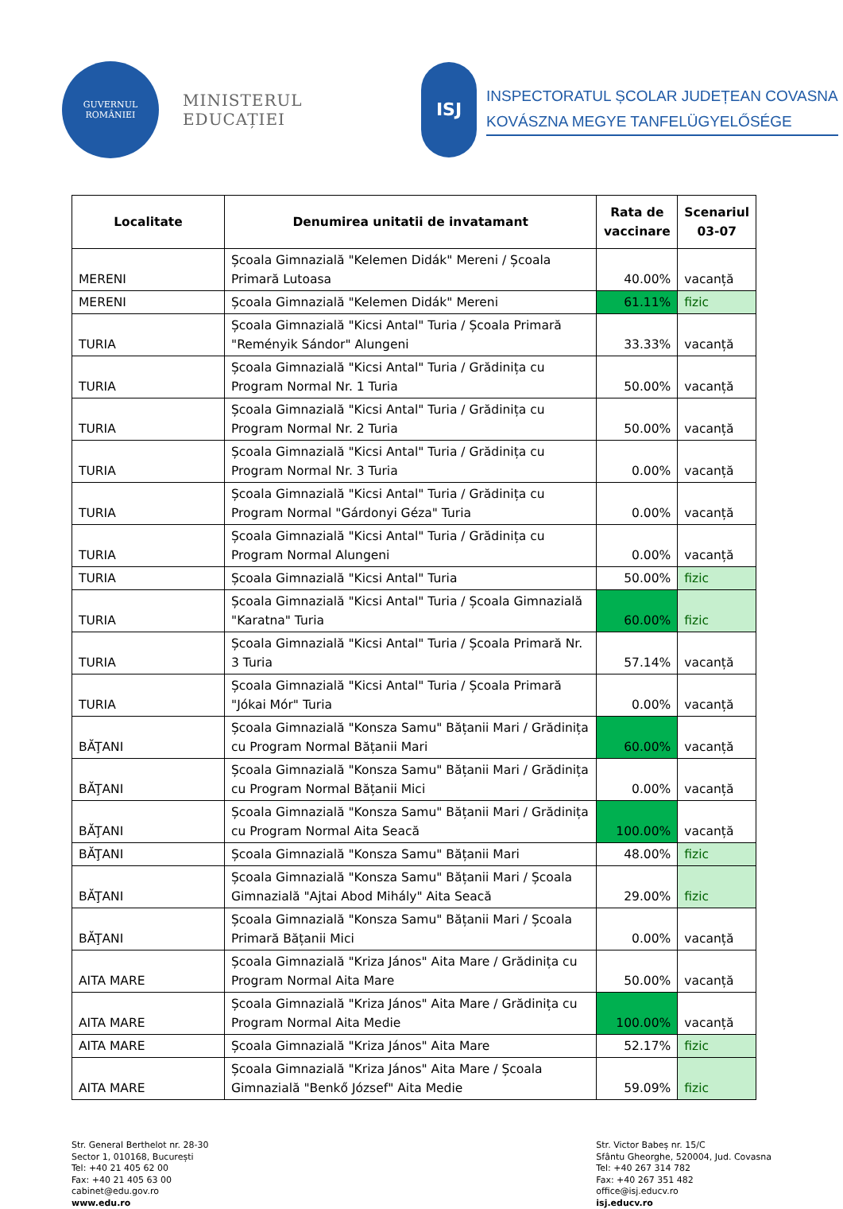GUVERNUL
ROMÂNIEI
MINISTERUL EDUCAȚIEI
ISJ
INSPECTORATUL ȘCOLAR JUDEȚEAN COVASNA
KOVÁSZNA MEGYE TANFELÜGYELŐSÉGE
| Localitate | Denumirea unitatii de invatamant | Rata de vaccinare | Scenariul 03-07 |
| --- | --- | --- | --- |
| MERENI | Școala Gimnazială "Kelemen Didák" Mereni / Școala Primară Lutoasa | 40.00% | vacanță |
| MERENI | Școala Gimnazială "Kelemen Didák" Mereni | 61.11% | fizic |
| TURIA | Școala Gimnazială "Kicsi Antal" Turia / Școala Primară "Reményik Sándor" Alungeni | 33.33% | vacanță |
| TURIA | Școala Gimnazială "Kicsi Antal" Turia / Grădinița cu Program Normal Nr. 1 Turia | 50.00% | vacanță |
| TURIA | Școala Gimnazială "Kicsi Antal" Turia / Grădinița cu Program Normal Nr. 2 Turia | 50.00% | vacanță |
| TURIA | Școala Gimnazială "Kicsi Antal" Turia / Grădinița cu Program Normal Nr. 3 Turia | 0.00% | vacanță |
| TURIA | Școala Gimnazială "Kicsi Antal" Turia / Grădinița cu Program Normal "Gárdonyi Géza" Turia | 0.00% | vacanță |
| TURIA | Școala Gimnazială "Kicsi Antal" Turia / Grădinița cu Program Normal Alungeni | 0.00% | vacanță |
| TURIA | Școala Gimnazială "Kicsi Antal" Turia | 50.00% | fizic |
| TURIA | Școala Gimnazială "Kicsi Antal" Turia / Școala Gimnazială "Karatna" Turia | 60.00% | fizic |
| TURIA | Școala Gimnazială "Kicsi Antal" Turia / Școala Primară Nr. 3 Turia | 57.14% | vacanță |
| TURIA | Școala Gimnazială "Kicsi Antal" Turia / Școala Primară "Jókai Mór" Turia | 0.00% | vacanță |
| BĂŢANI | Școala Gimnazială "Konsza Samu" Bățanii Mari / Grădinița cu Program Normal Bățanii Mari | 60.00% | vacanță |
| BĂŢANI | Școala Gimnazială "Konsza Samu" Bățanii Mari / Grădinița cu Program Normal Bățanii Mici | 0.00% | vacanță |
| BĂŢANI | Școala Gimnazială "Konsza Samu" Bățanii Mari / Grădinița cu Program Normal Aita Seacă | 100.00% | vacanță |
| BĂŢANI | Școala Gimnazială "Konsza Samu" Bățanii Mari | 48.00% | fizic |
| BĂŢANI | Școala Gimnazială "Konsza Samu" Bățanii Mari / Școala Gimnazială "Ajtai Abod Mihály" Aita Seacă | 29.00% | fizic |
| BĂŢANI | Școala Gimnazială "Konsza Samu" Bățanii Mari / Școala Primară Bățanii Mici | 0.00% | vacanță |
| AITA MARE | Școala Gimnazială "Kriza János" Aita Mare / Grădinița cu Program Normal Aita Mare | 50.00% | vacanță |
| AITA MARE | Școala Gimnazială "Kriza János" Aita Mare / Grădinița cu Program Normal Aita Medie | 100.00% | vacanță |
| AITA MARE | Școala Gimnazială "Kriza János" Aita Mare | 52.17% | fizic |
| AITA MARE | Școala Gimnazială "Kriza János" Aita Mare / Școala Gimnazială "Benkő József" Aita Medie | 59.09% | fizic |
Str. General Berthelot nr. 28-30
Sector 1, 010168, București
Tel: +40 21 405 62 00
Fax: +40 21 405 63 00
cabinet@edu.gov.ro
www.edu.ro
Str. Victor Babeș nr. 15/C
Sfântu Gheorghe, 520004, Jud. Covasna
Tel: +40 267 314 782
Fax: +40 267 351 482
office@isj.educv.ro
isj.educv.ro